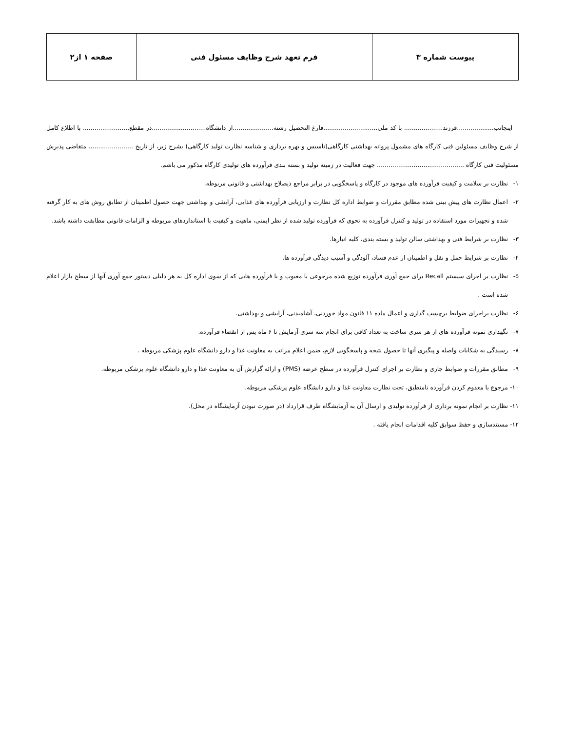| پیوست شماره ۳ | فرم تعهد شرح وظایف مسئول فنی | صفحه ۱ از۲ |
اینجانب...................فرزند.................... با کد ملی............................فارغ التحصیل رشته.....................از دانشگاه............................در مقطع........................ با اطلاع کامل از شرح وظایف مسئولین فنی کارگاه های مشمول پروانه بهداشتی کارگاهی(تاسیس و بهره برداری و شناسه نظارت تولید کارگاهی) بشرح زیر، از تاریخ ....................... متقاضی پذیرش مسئولیت فنی کارگاه ............................................. جهت فعالیت در زمینه تولید و بسته بندی فرآورده های تولیدی کارگاه مذکور می باشم.
۱- نظارت بر سلامت و کیفیت فرآورده های موجود در کارگاه و پاسخگویی در برابر مراجع ذیصلاح بهداشتی و قانونی مربوطه.
۲- اعمال نظارت های پیش بینی شده مطابق مقررات و ضوابط اداره کل نظارت و ارزیابی فرآورده های غذایی، آرایشی و بهداشتی جهت حصول اطمینان از تطابق روش های به کار گرفته شده و تجهیزات مورد استفاده در تولید و کنترل فرآورده به نحوی که فرآورده تولید شده از نظر ایمنی، ماهیت و کیفیت با استانداردهای مربوطه و الزامات قانونی مطابقت داشته باشد.
۳- نظارت بر شرایط فنی و بهداشتی سالن تولید و بسته بندی، کلیه انبارها.
۴- نظارت بر شرایط حمل و نقل و اطمینان از عدم فساد، آلودگی و آسیب دیدگی فرآورده ها.
۵- نظارت بر اجرای سیستم Recall برای جمع آوری فرآورده توزیع شده مرجوعی یا معیوب و یا فرآورده هایی که از سوی اداره کل به هر دلیلی دستور جمع آوری آنها از سطح بازار اعلام شده است .
۶- نظارت براجرای ضوابط برچسب گذاری و اعمال ماده ۱۱ قانون مواد خوردنی، آشامیدنی، آرایشی و بهداشتی.
۷- نگهداری نمونه فرآورده های از هر سری ساخت به تعداد کافی برای انجام سه سری آزمایش تا ۶ ماه پس از انقضاء فرآورده.
۸- رسیدگی به شکایات واصله و پیگیری آنها تا حصول نتیجه و پاسخگویی لازم، ضمن اعلام مراتب به معاونت غذا و دارو دانشگاه علوم پزشکی مربوطه .
۹- مطابق مقررات و ضوابط جاری و نظارت بر اجرای کنترل فرآورده در سطح عرضه (PMS) و ارائه گزارش آن به معاونت غذا و دارو دانشگاه علوم پزشکی مربوطه.
۱۰- مرجوع یا معدوم کردن فرآورده نامنطبق، تحت نظارت معاونت غذا و دارو دانشگاه علوم پزشکی مربوطه.
۱۱- نظارت بر انجام نمونه برداری از فرآورده تولیدی و ارسال آن به آزمایشگاه طرف قرارداد (در صورت نبودن آزمایشگاه در محل).
۱۲- مستندسازی و حفظ سوابق کلیه اقدامات انجام یافته .